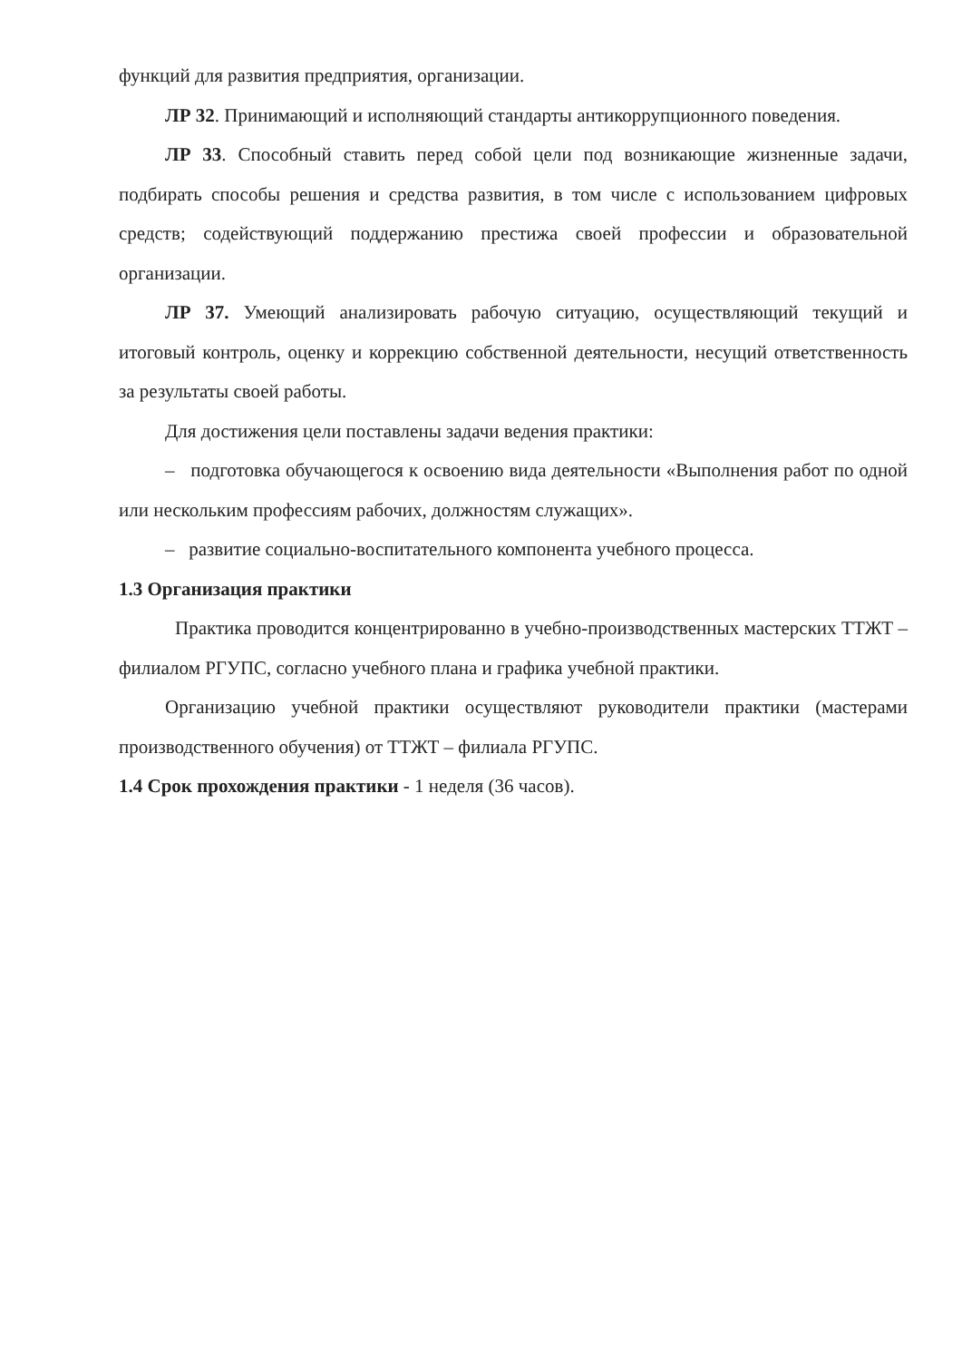функций для развития предприятия, организации.
ЛР 32. Принимающий и исполняющий стандарты антикоррупционного поведения.
ЛР 33. Способный ставить перед собой цели под возникающие жизненные задачи, подбирать способы решения и средства развития, в том числе с использованием цифровых средств; содействующий поддержанию престижа своей профессии и образовательной организации.
ЛР 37. Умеющий анализировать рабочую ситуацию, осуществляющий текущий и итоговый контроль, оценку и коррекцию собственной деятельности, несущий ответственность за результаты своей работы.
Для достижения цели поставлены задачи ведения практики:
– подготовка обучающегося к освоению вида деятельности «Выполнения работ по одной или нескольким профессиям рабочих, должностям служащих».
– развитие социально-воспитательного компонента учебного процесса.
1.3 Организация практики
Практика проводится концентрированно в учебно-производственных мастерских ТТЖТ – филиалом РГУПС, согласно учебного плана и графика учебной практики.
Организацию учебной практики осуществляют руководители практики (мастерами производственного обучения) от ТТЖТ – филиала РГУПС.
1.4 Срок прохождения практики - 1 неделя (36 часов).